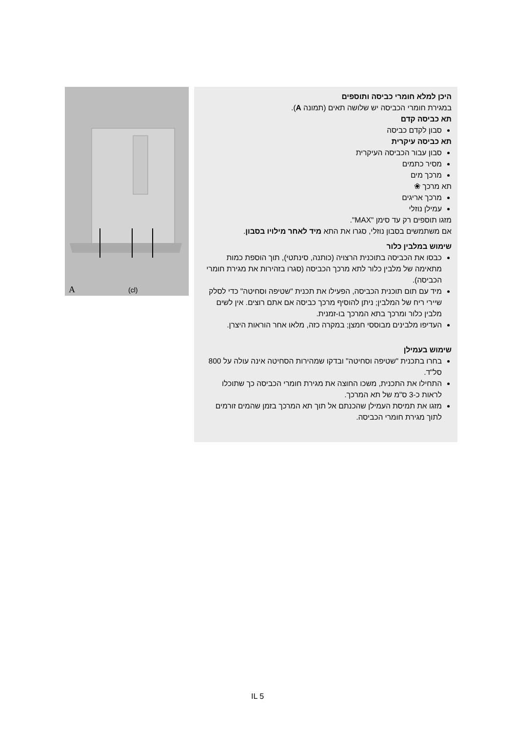A (cl)
היכן למלא חומרי כביסה ותוספים
במגירת חומרי הכביסה יש שלושה תאים (תמונה A).
תא כביסה קדם
סבון לקדם כביסה
תא כביסה עיקרית
סבון עבור הכביסה העיקרית
מסיר כתמים
מרכך מים
תא מרכך ❀
מרכך אריגים
עמילן נוזלי
מזגו תוספים רק עד סימן "MAX".
אם משתמשים בסבון נוזלי, סגרו את התא מיד לאחר מילויו בסבון.
שימוש במלבין כלור
כבסו את הכביסה בתוכנית הרצויה (כותנה, סינתטי), תוך הוספת כמות מתאימה של מלבין כלור לתא מרכך הכביסה (סגרו בזהירות את מגירת חומרי הכביסה).
מיד עם תום תוכנית הכביסה, הפעילו את תכנית "שטיפה וסחיטה" כדי לסלק שיירי ריח של המלבין; ניתן להוסיף מרכך כביסה אם אתם רוצים. אין לשים מלבין כלור ומרכך בתא המרכך בו-זמנית.
העדיפו מלבינים מבוססי חמצן; במקרה כזה, מלאו אחר הוראות היצרן.
שימוש בעמילן
בחרו בתכנית "שטיפה וסחיטה" ובדקו שמהירות הסחיטה אינה עולה על 800 סל"ד.
התחילו את התכנית, משכו החוצה את מגירת חומרי הכביסה כך שתוכלו לראות כ-3 ס"מ של תא המרכך.
מזגו את תמיסת העמילן שהכנתם אל תוך תא המרכך בזמן שהמים זורמים לתוך מגירת חומרי הכביסה.
IL 5